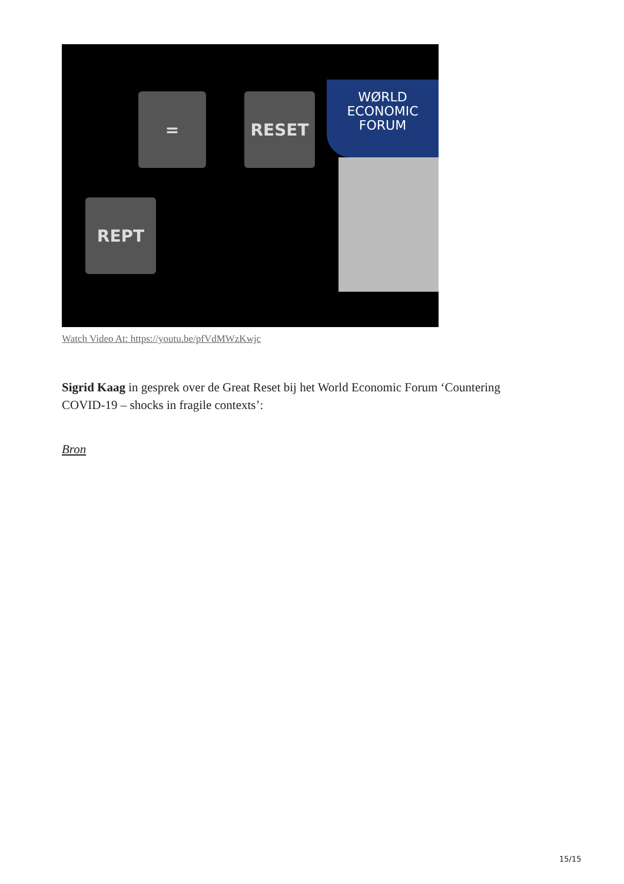= RESET
REPT
WØRLD
ECONOMIC
FORUM
Watch Video At: https://youtu.be/pfVdMWzKwjc
Sigrid Kaag in gesprek over de Great Reset bij het World Economic Forum ‘Countering COVID-19 – shocks in fragile contexts’:
Bron
15/15